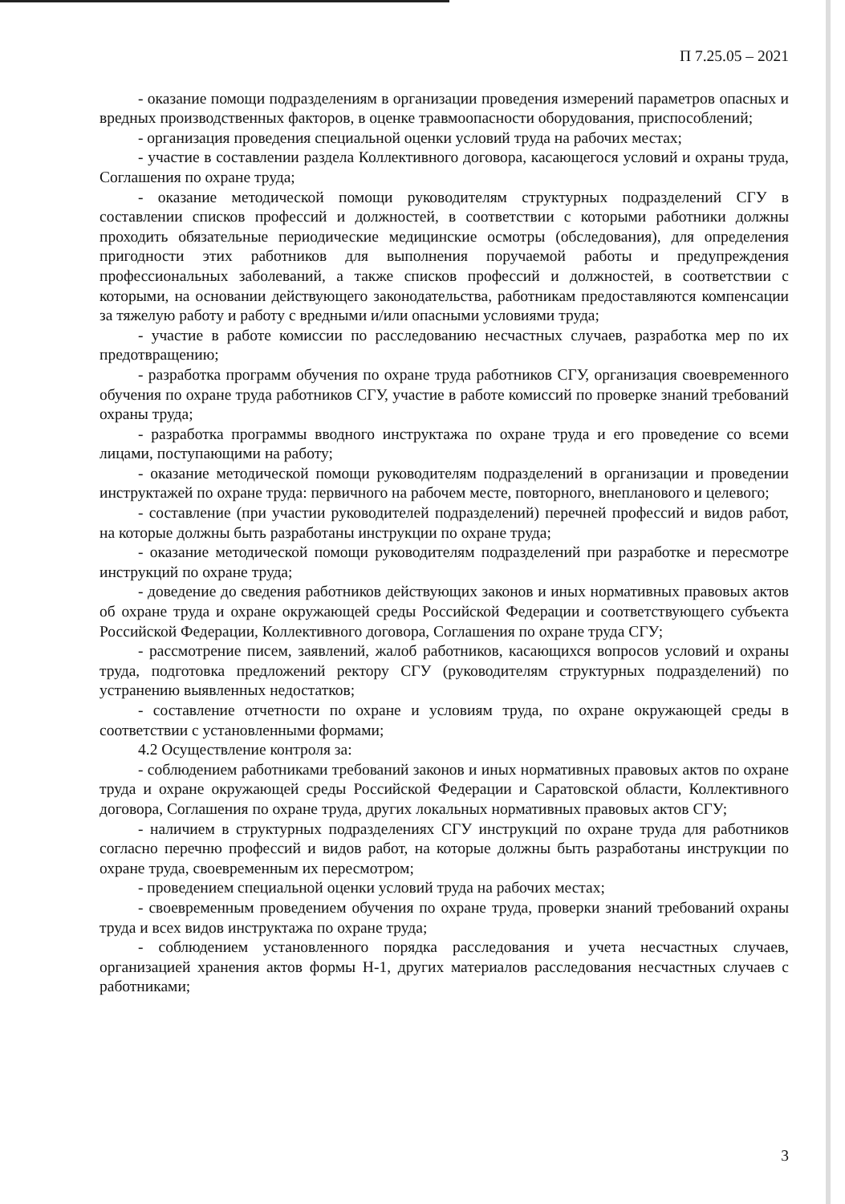П 7.25.05 – 2021
- оказание помощи подразделениям в организации проведения измерений параметров опасных и вредных производственных факторов, в оценке травмоопасности оборудования, приспособлений;
- организация проведения специальной оценки условий труда на рабочих местах;
- участие в составлении раздела Коллективного договора, касающегося условий и охраны труда, Соглашения по охране труда;
- оказание методической помощи руководителям структурных подразделений СГУ в составлении списков профессий и должностей, в соответствии с которыми работники должны проходить обязательные периодические медицинские осмотры (обследования), для определения пригодности этих работников для выполнения поручаемой работы и предупреждения профессиональных заболеваний, а также списков профессий и должностей, в соответствии с которыми, на основании действующего законодательства, работникам предоставляются компенсации за тяжелую работу и работу с вредными и/или опасными условиями труда;
- участие в работе комиссии по расследованию несчастных случаев, разработка мер по их предотвращению;
- разработка программ обучения по охране труда работников СГУ, организация своевременного обучения по охране труда работников СГУ, участие в работе комиссий по проверке знаний требований охраны труда;
- разработка программы вводного инструктажа по охране труда и его проведение со всеми лицами, поступающими на работу;
- оказание методической помощи руководителям подразделений в организации и проведении инструктажей по охране труда: первичного на рабочем месте, повторного, внепланового и целевого;
- составление (при участии руководителей подразделений) перечней профессий и видов работ, на которые должны быть разработаны инструкции по охране труда;
- оказание методической помощи руководителям подразделений при разработке и пересмотре инструкций по охране труда;
- доведение до сведения работников действующих законов и иных нормативных правовых актов об охране труда и охране окружающей среды Российской Федерации и соответствующего субъекта Российской Федерации, Коллективного договора, Соглашения по охране труда СГУ;
- рассмотрение писем, заявлений, жалоб работников, касающихся вопросов условий и охраны труда, подготовка предложений ректору СГУ (руководителям структурных подразделений) по устранению выявленных недостатков;
- составление отчетности по охране и условиям труда, по охране окружающей среды в соответствии с установленными формами;
4.2 Осуществление контроля за:
- соблюдением работниками требований законов и иных нормативных правовых актов по охране труда и охране окружающей среды Российской Федерации и Саратовской области, Коллективного договора, Соглашения по охране труда, других локальных нормативных правовых актов СГУ;
- наличием в структурных подразделениях СГУ инструкций по охране труда для работников согласно перечню профессий и видов работ, на которые должны быть разработаны инструкции по охране труда, своевременным их пересмотром;
- проведением специальной оценки условий труда на рабочих местах;
- своевременным проведением обучения по охране труда, проверки знаний требований охраны труда и всех видов инструктажа по охране труда;
- соблюдением установленного порядка расследования и учета несчастных случаев, организацией хранения актов формы Н-1, других материалов расследования несчастных случаев с работниками;
3